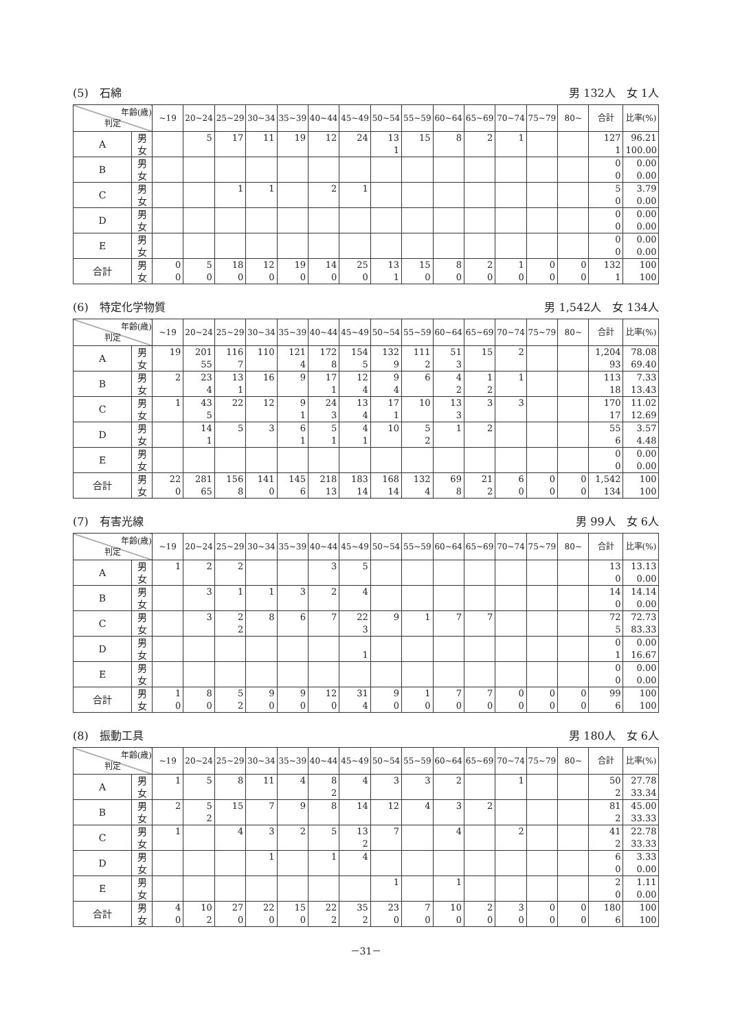(5)　石綿 男 132人　女 1人
| 年齢(歳) 判定 | | ~19 | 20~24 | 25~29 | 30~34 | 35~39 | 40~44 | 45~49 | 50~54 | 55~59 | 60~64 | 65~69 | 70~74 | 75~79 | 80~ | 合計 | 比率(%) |
| --- | --- | --- | --- | --- | --- | --- | --- | --- | --- | --- | --- | --- | --- | --- | --- | --- | --- |
| A | 男 | | 5 | 17 | 11 | 19 | 12 | 24 | 13 | 15 | 8 | 2 | 1 | | | 127 | 96.21 |
| | 女 | | | | | | | | 1 | | | | | | | 1 | 100.00 |
| B | 男 | | | | | | | | | | | | | | | 0 | 0.00 |
| | 女 | | | | | | | | | | | | | | | 0 | 0.00 |
| C | 男 | | | 1 | 1 | | 2 | 1 | | | | | | | | 5 | 3.79 |
| | 女 | | | | | | | | | | | | | | | 0 | 0.00 |
| D | 男 | | | | | | | | | | | | | | | 0 | 0.00 |
| | 女 | | | | | | | | | | | | | | | 0 | 0.00 |
| E | 男 | | | | | | | | | | | | | | | 0 | 0.00 |
| | 女 | | | | | | | | | | | | | | | 0 | 0.00 |
| 合計 | 男 | 0 | 5 | 18 | 12 | 19 | 14 | 25 | 13 | 15 | 8 | 2 | 1 | 0 | 0 | 132 | 100 |
| | 女 | 0 | 0 | 0 | 0 | 0 | 0 | 0 | 1 | 0 | 0 | 0 | 0 | 0 | 0 | 1 | 100 |
(6)　特定化学物質 男 1,542人　女 134人
| 年齢(歳) 判定 | | ~19 | 20~24 | 25~29 | 30~34 | 35~39 | 40~44 | 45~49 | 50~54 | 55~59 | 60~64 | 65~69 | 70~74 | 75~79 | 80~ | 合計 | 比率(%) |
| --- | --- | --- | --- | --- | --- | --- | --- | --- | --- | --- | --- | --- | --- | --- | --- | --- | --- |
| A | 男 | 19 | 201 | 116 | 110 | 121 | 172 | 154 | 132 | 111 | 51 | 15 | 2 | | | 1,204 | 78.08 |
| | 女 | | 55 | 7 | | 4 | 8 | 5 | 9 | 2 | 3 | | | | | 93 | 69.40 |
| B | 男 | 2 | 23 | 13 | 16 | 9 | 17 | 12 | 9 | 6 | 4 | 1 | 1 | | | 113 | 7.33 |
| | 女 | | 4 | 1 | | | 1 | 4 | 4 | | 2 | 2 | | | | 18 | 13.43 |
| C | 男 | 1 | 43 | 22 | 12 | 9 | 24 | 13 | 17 | 10 | 13 | 3 | 3 | | | 170 | 11.02 |
| | 女 | | 5 | | | 1 | 3 | 4 | 1 | | 3 | | | | | 17 | 12.69 |
| D | 男 | | 14 | 5 | 3 | 6 | 5 | 4 | 10 | 5 | 1 | 2 | | | | 55 | 3.57 |
| | 女 | | 1 | | | 1 | 1 | 1 | | 2 | | | | | | 6 | 4.48 |
| E | 男 | | | | | | | | | | | | | | | 0 | 0.00 |
| | 女 | | | | | | | | | | | | | | | 0 | 0.00 |
| 合計 | 男 | 22 | 281 | 156 | 141 | 145 | 218 | 183 | 168 | 132 | 69 | 21 | 6 | 0 | 0 | 1,542 | 100 |
| | 女 | 0 | 65 | 8 | 0 | 6 | 13 | 14 | 14 | 4 | 8 | 2 | 0 | 0 | 0 | 134 | 100 |
(7)　有害光線 男 99人　女 6人
| 年齢(歳) 判定 | | ~19 | 20~24 | 25~29 | 30~34 | 35~39 | 40~44 | 45~49 | 50~54 | 55~59 | 60~64 | 65~69 | 70~74 | 75~79 | 80~ | 合計 | 比率(%) |
| --- | --- | --- | --- | --- | --- | --- | --- | --- | --- | --- | --- | --- | --- | --- | --- | --- | --- |
| A | 男 | 1 | 2 | 2 | | | 3 | 5 | | | | | | | | 13 | 13.13 |
| | 女 | | | | | | | | | | | | | | | 0 | 0.00 |
| B | 男 | | 3 | 1 | 1 | 3 | 2 | 4 | | | | | | | | 14 | 14.14 |
| | 女 | | | | | | | | | | | | | | | 0 | 0.00 |
| C | 男 | | 3 | 2 | 8 | 6 | 7 | 22 | 9 | 1 | 7 | 7 | | | | 72 | 72.73 |
| | 女 | | | 2 | | | | 3 | | | | | | | | 5 | 83.33 |
| D | 男 | | | | | | | | | | | | | | | 0 | 0.00 |
| | 女 | | | | | | | 1 | | | | | | | | 1 | 16.67 |
| E | 男 | | | | | | | | | | | | | | | 0 | 0.00 |
| | 女 | | | | | | | | | | | | | | | 0 | 0.00 |
| 合計 | 男 | 1 | 8 | 5 | 9 | 9 | 12 | 31 | 9 | 1 | 7 | 7 | 0 | 0 | 0 | 99 | 100 |
| | 女 | 0 | 0 | 2 | 0 | 0 | 0 | 4 | 0 | 0 | 0 | 0 | 0 | 0 | 0 | 6 | 100 |
(8)　振動工具 男 180人　女 6人
| 年齢(歳) 判定 | | ~19 | 20~24 | 25~29 | 30~34 | 35~39 | 40~44 | 45~49 | 50~54 | 55~59 | 60~64 | 65~69 | 70~74 | 75~79 | 80~ | 合計 | 比率(%) |
| --- | --- | --- | --- | --- | --- | --- | --- | --- | --- | --- | --- | --- | --- | --- | --- | --- | --- |
| A | 男 | 1 | 5 | 8 | 11 | 4 | 8 | 4 | 3 | 3 | 2 | | 1 | | | 50 | 27.78 |
| | 女 | | | | | | 2 | | | | | | | | | 2 | 33.34 |
| B | 男 | 2 | 5 | 15 | 7 | 9 | 8 | 14 | 12 | 4 | 3 | 2 | | | | 81 | 45.00 |
| | 女 | | 2 | | | | | | | | | | | | | 2 | 33.33 |
| C | 男 | 1 | | 4 | 3 | 2 | 5 | 13 | 7 | | 4 | | 2 | | | 41 | 22.78 |
| | 女 | | | | | | | 2 | | | | | | | | 2 | 33.33 |
| D | 男 | | | | 1 | | 1 | 4 | | | | | | | | 6 | 3.33 |
| | 女 | | | | | | | | | | | | | | | 0 | 0.00 |
| E | 男 | | | | | | | | 1 | | 1 | | | | | 2 | 1.11 |
| | 女 | | | | | | | | | | | | | | | 0 | 0.00 |
| 合計 | 男 | 4 | 10 | 27 | 22 | 15 | 22 | 35 | 23 | 7 | 10 | 2 | 3 | 0 | 0 | 180 | 100 |
| | 女 | 0 | 2 | 0 | 0 | 0 | 2 | 2 | 0 | 0 | 0 | 0 | 0 | 0 | 0 | 6 | 100 |
－31－